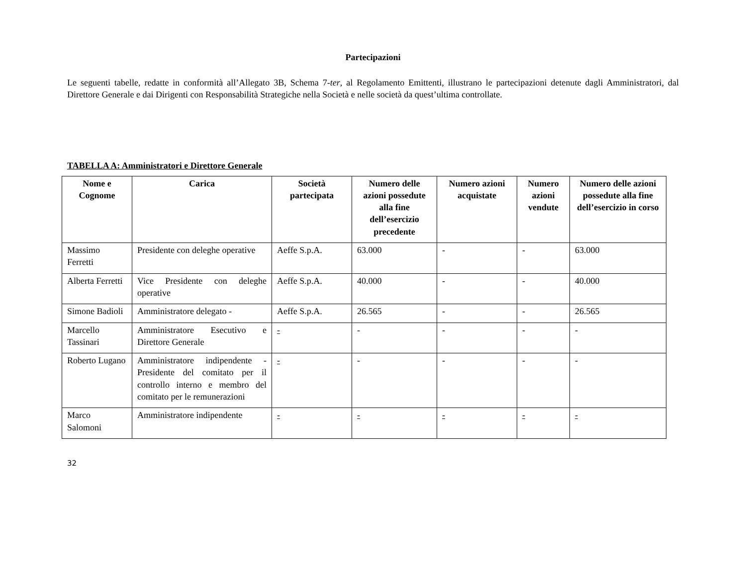Partecipazioni
Le seguenti tabelle, redatte in conformità all’Allegato 3B, Schema 7-ter, al Regolamento Emittenti, illustrano le partecipazioni detenute dagli Amministratori, dal Direttore Generale e dai Dirigenti con Responsabilità Strategiche nella Società e nelle società da quest’ultima controllate.
TABELLA A: Amministratori e Direttore Generale
| Nome e Cognome | Carica | Società partecipata | Numero delle azioni possedute alla fine dell’esercizio precedente | Numero azioni acquistate | Numero azioni vendute | Numero delle azioni possedute alla fine dell’esercizio in corso |
| --- | --- | --- | --- | --- | --- | --- |
| Massimo Ferretti | Presidente con deleghe operative | Aeffe S.p.A. | 63.000 | - | - | 63.000 |
| Alberta Ferretti | Vice Presidente con deleghe operative | Aeffe S.p.A. | 40.000 | - | - | 40.000 |
| Simone Badioli | Amministratore delegato - | Aeffe S.p.A. | 26.565 | - | - | 26.565 |
| Marcello Tassinari | Amministratore Esecutivo e Direttore Generale | - | - | - | - | - |
| Roberto Lugano | Amministratore indipendente - Presidente del comitato per il controllo interno e membro del comitato per le remunerazioni | - | - | - | - | - |
| Marco Salomoni | Amministratore indipendente | - | - | - | - | - |
32